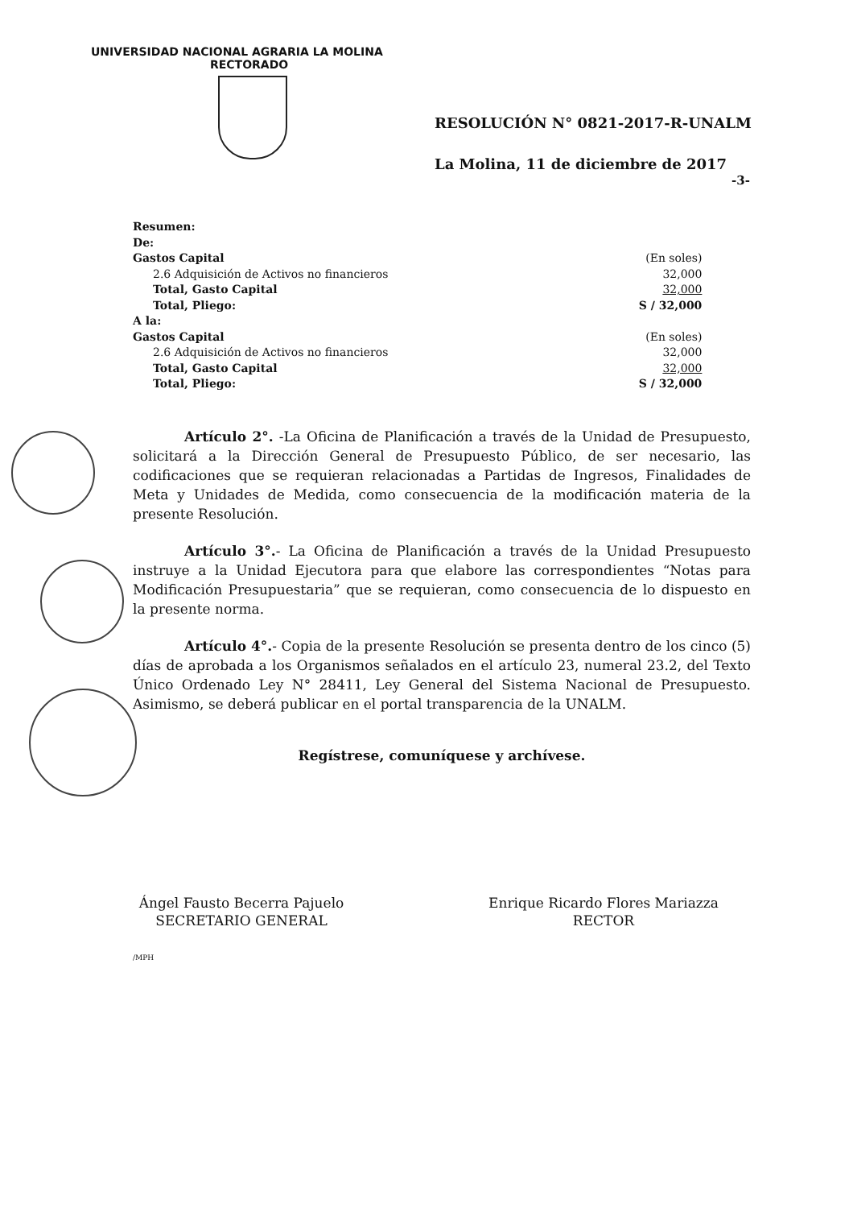UNIVERSIDAD NACIONAL AGRARIA LA MOLINA
RECTORADO
RESOLUCIÓN N° 0821-2017-R-UNALM
La Molina, 11 de diciembre de 2017
-3-
| Resumen: | |
| De: | |
| Gastos Capital | (En soles) |
| 2.6 Adquisición de Activos no financieros | 32,000 |
| Total, Gasto Capital | 32,000 |
| Total, Pliego: | S / 32,000 |
| A la: | |
| Gastos Capital | (En soles) |
| 2.6 Adquisición de Activos no financieros | 32,000 |
| Total, Gasto Capital | 32,000 |
| Total, Pliego: | S / 32,000 |
Artículo 2°. -La Oficina de Planificación a través de la Unidad de Presupuesto, solicitará a la Dirección General de Presupuesto Público, de ser necesario, las codificaciones que se requieran relacionadas a Partidas de Ingresos, Finalidades de Meta y Unidades de Medida, como consecuencia de la modificación materia de la presente Resolución.
Artículo 3°.- La Oficina de Planificación a través de la Unidad Presupuesto instruye a la Unidad Ejecutora para que elabore las correspondientes “Notas para Modificación Presupuestaria” que se requieran, como consecuencia de lo dispuesto en la presente norma.
Artículo 4°.- Copia de la presente Resolución se presenta dentro de los cinco (5) días de aprobada a los Organismos señalados en el artículo 23, numeral 23.2, del Texto Único Ordenado Ley N° 28411, Ley General del Sistema Nacional de Presupuesto. Asimismo, se deberá publicar en el portal transparencia de la UNALM.
Regístrese, comuníquese y archívese.
Ángel Fausto Becerra Pajuelo
SECRETARIO GENERAL
Enrique Ricardo Flores Mariazza
RECTOR
/MPH